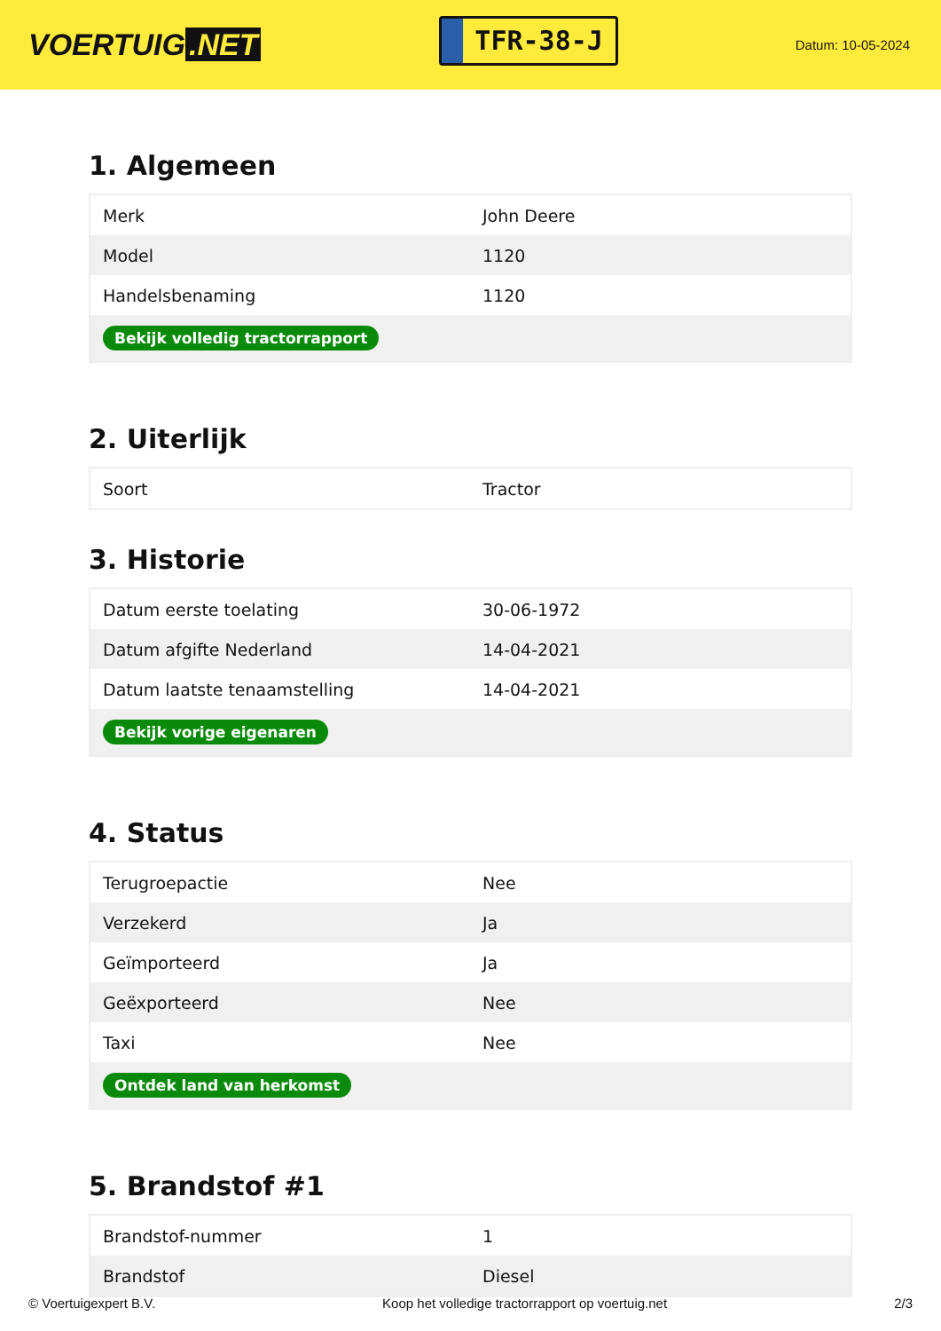VOERTUIG.NET
TFR-38-J
Datum: 10-05-2024
1. Algemeen
| Merk | John Deere |
| Model | 1120 |
| Handelsbenaming | 1120 |
| Bekijk volledig tractorrapport | |
2. Uiterlijk
| Soort | Tractor |
3. Historie
| Datum eerste toelating | 30-06-1972 |
| Datum afgifte Nederland | 14-04-2021 |
| Datum laatste tenaamstelling | 14-04-2021 |
| Bekijk vorige eigenaren | |
4. Status
| Terugroepactie | Nee |
| Verzekerd | Ja |
| Geïmporteerd | Ja |
| Geëxporteerd | Nee |
| Taxi | Nee |
| Ontdek land van herkomst | |
5. Brandstof #1
| Brandstof-nummer | 1 |
| Brandstof | Diesel |
© Voertuigexpert B.V. Koop het volledige tractorrapport op voertuig.net 2/3